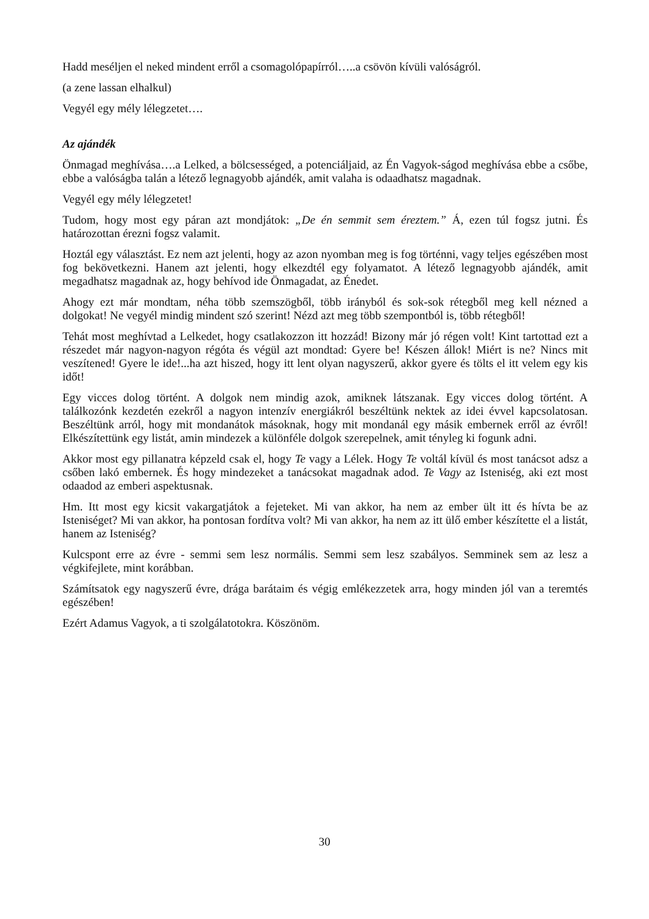Hadd meséljen el neked mindent erről a csomagolópapírról…..a csövön kívüli valóságról.
(a zene lassan elhalkul)
Vegyél egy mély lélegzetet….
Az ajándék
Önmagad meghívása….a Lelked, a bölcsességed, a potenciáljaid, az Én Vagyok-ságod meghívása ebbe a csőbe, ebbe a valóságba talán a létező legnagyobb ajándék, amit valaha is odaadhatsz magadnak.
Vegyél egy mély lélegzetet!
Tudom, hogy most egy páran azt mondjátok: „De én semmit sem éreztem.” Á, ezen túl fogsz jutni. És határozottan érezni fogsz valamit.
Hoztál egy választást. Ez nem azt jelenti, hogy az azon nyomban meg is fog történni, vagy teljes egészében most fog bekövetkezni. Hanem azt jelenti, hogy elkezdtél egy folyamatot. A létező legnagyobb ajándék, amit megadhatsz magadnak az, hogy behívod ide Önmagadat, az Énedet.
Ahogy ezt már mondtam, néha több szemszögből, több irányból és sok-sok rétegből meg kell nézned a dolgokat! Ne vegyél mindig mindent szó szerint! Nézd azt meg több szempontból is, több rétegből!
Tehát most meghívtad a Lelkedet, hogy csatlakozzon itt hozzád! Bizony már jó régen volt! Kint tartottad ezt a részedet már nagyon-nagyon régóta és végül azt mondtad: Gyere be! Készen állok! Miért is ne? Nincs mit veszítened! Gyere le ide!...ha azt hiszed, hogy itt lent olyan nagyszerű, akkor gyere és tölts el itt velem egy kis időt!
Egy vicces dolog történt. A dolgok nem mindig azok, amiknek látszanak. Egy vicces dolog történt. A találkozónk kezdetén ezekről a nagyon intenzív energiákról beszéltünk nektek az idei évvel kapcsolatosan. Beszéltünk arról, hogy mit mondanátok másoknak, hogy mit mondanál egy másik embernek erről az évről! Elkészítettünk egy listát, amin mindezek a különféle dolgok szerepelnek, amit tényleg ki fogunk adni.
Akkor most egy pillanatra képzeld csak el, hogy Te vagy a Lélek. Hogy Te voltál kívül és most tanácsot adsz a csőben lakó embernek. És hogy mindezeket a tanácsokat magadnak adod. Te Vagy az Isteniség, aki ezt most odaadod az emberi aspektusnak.
Hm. Itt most egy kicsit vakargatjátok a fejeteket. Mi van akkor, ha nem az ember ült itt és hívta be az Isteniséget? Mi van akkor, ha pontosan fordítva volt? Mi van akkor, ha nem az itt ülő ember készítette el a listát, hanem az Isteniség?
Kulcspont erre az évre - semmi sem lesz normális. Semmi sem lesz szabályos. Semminek sem az lesz a végkifejlete, mint korábban.
Számítsatok egy nagyszerű évre, drága barátaim és végig emlékezzetek arra, hogy minden jól van a teremtés egészében!
Ezért Adamus Vagyok, a ti szolgálatotokra. Köszönöm.
30